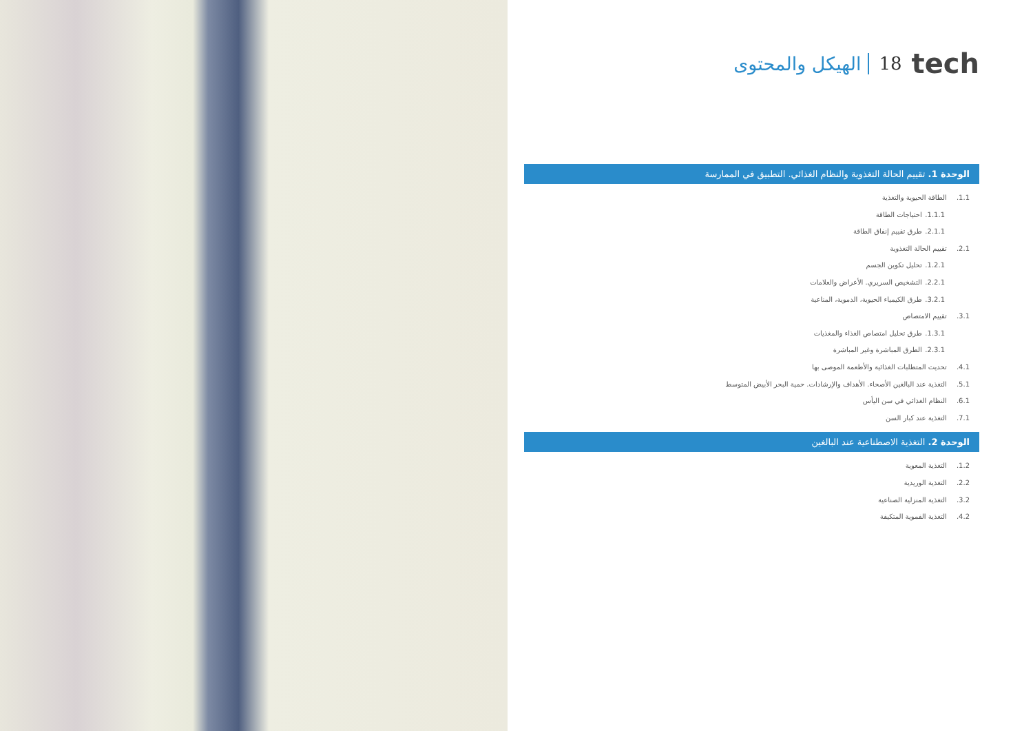tech 18 الهيكل والمحتوى
الوحدة 1. تقييم الحالة التغذوية والنظام الغذائي. التطبيق في الممارسة
1.1. الطاقة الحيوية والتغذية
1.1.1. احتياجات الطاقة
2.1.1. طرق تقييم إنفاق الطاقة
2.1. تقييم الحالة التغذوية
1.2.1. تحليل تكوين الجسم
2.2.1. التشخيص السريري. الأعراض والعلامات
3.2.1. طرق الكيمياء الحيوية، الدموية، المناعية
3.1. تقييم الامتصاص
1.3.1. طرق تحليل امتصاص الغذاء والمغذيات
2.3.1. الطرق المباشرة وغير المباشرة
4.1. تحديث المتطلبات الغذائية والأطعمة الموصى بها
5.1. التغذية عند البالغين الأصحاء. الأهداف والإرشادات. حمية البحر الأبيض المتوسط
6.1. النظام الغذائي في سن اليأس
7.1. التغذية عند كبار السن
الوحدة 2. التغذية الاصطناعية عند البالغين
1.2. التغذية المعوية
2.2. التغذية الوريدية
3.2. التغذية المنزلية الصناعية
4.2. التغذية الفموية المتكيفة